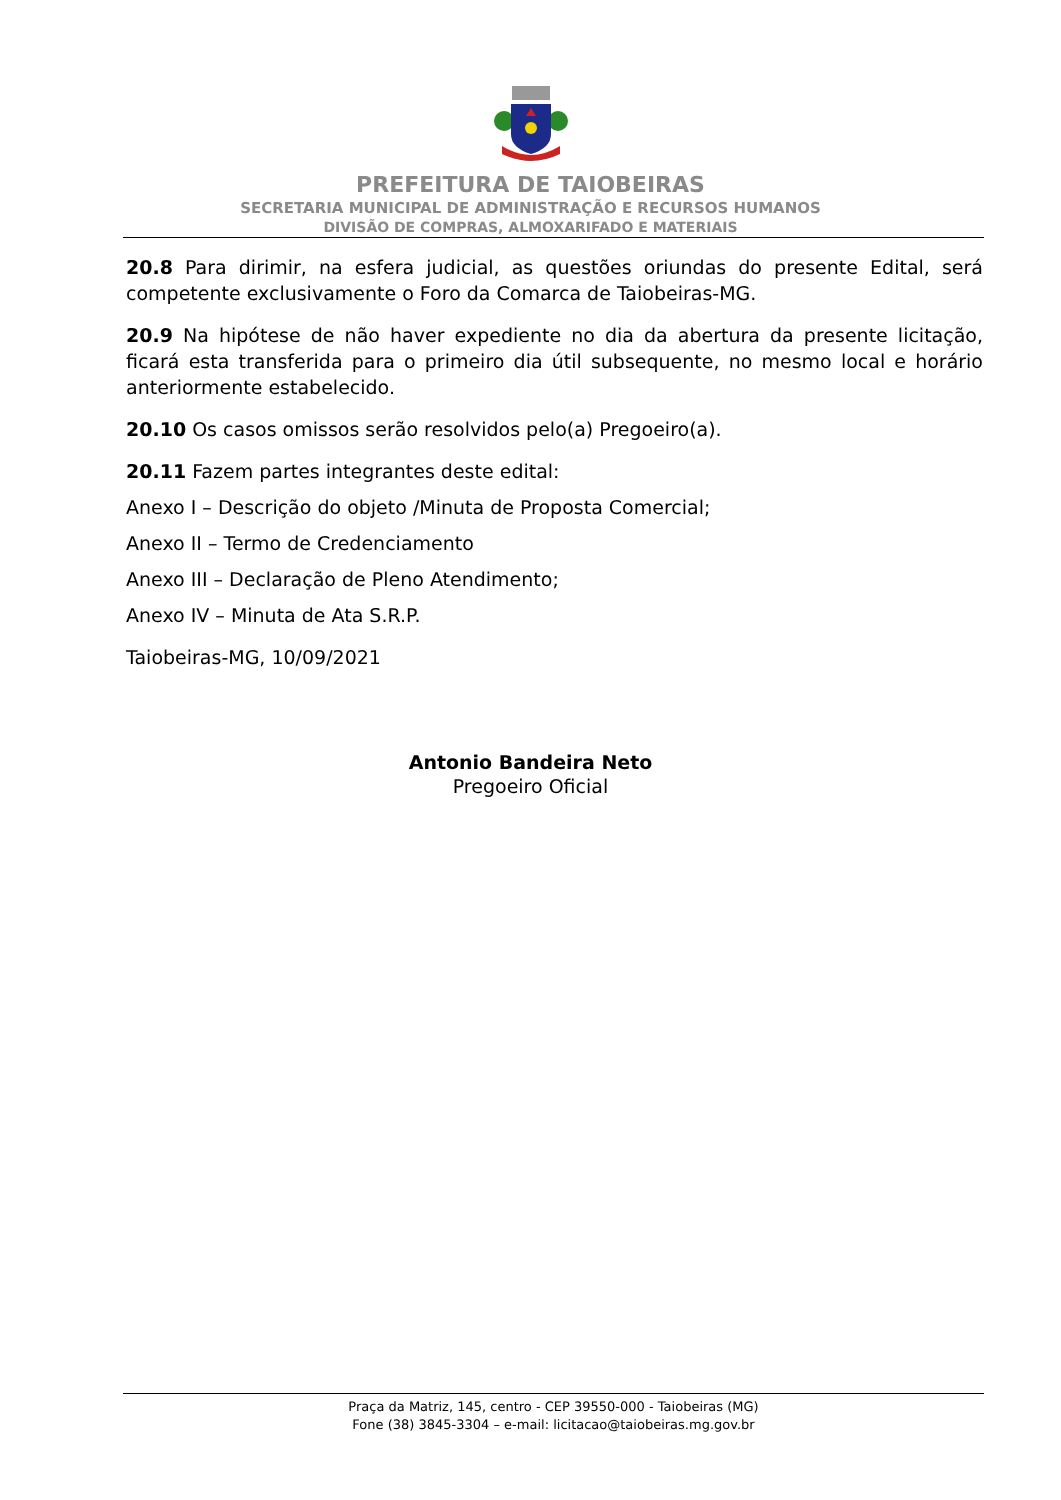PREFEITURA DE TAIOBEIRAS
SECRETARIA MUNICIPAL DE ADMINISTRAÇÃO E RECURSOS HUMANOS
DIVISÃO DE COMPRAS, ALMOXARIFADO E MATERIAIS
20.8 Para dirimir, na esfera judicial, as questões oriundas do presente Edital, será competente exclusivamente o Foro da Comarca de Taiobeiras-MG.
20.9 Na hipótese de não haver expediente no dia da abertura da presente licitação, ficará esta transferida para o primeiro dia útil subsequente, no mesmo local e horário anteriormente estabelecido.
20.10 Os casos omissos serão resolvidos pelo(a) Pregoeiro(a).
20.11 Fazem partes integrantes deste edital:
Anexo I – Descrição do objeto /Minuta de Proposta Comercial;
Anexo II – Termo de Credenciamento
Anexo III – Declaração de Pleno Atendimento;
Anexo IV – Minuta de Ata S.R.P.
Taiobeiras-MG, 10/09/2021
Antonio Bandeira Neto
Pregoeiro Oficial
Praça da Matriz, 145, centro - CEP 39550-000 - Taiobeiras (MG)
Fone (38) 3845-3304 – e-mail: licitacao@taiobeiras.mg.gov.br